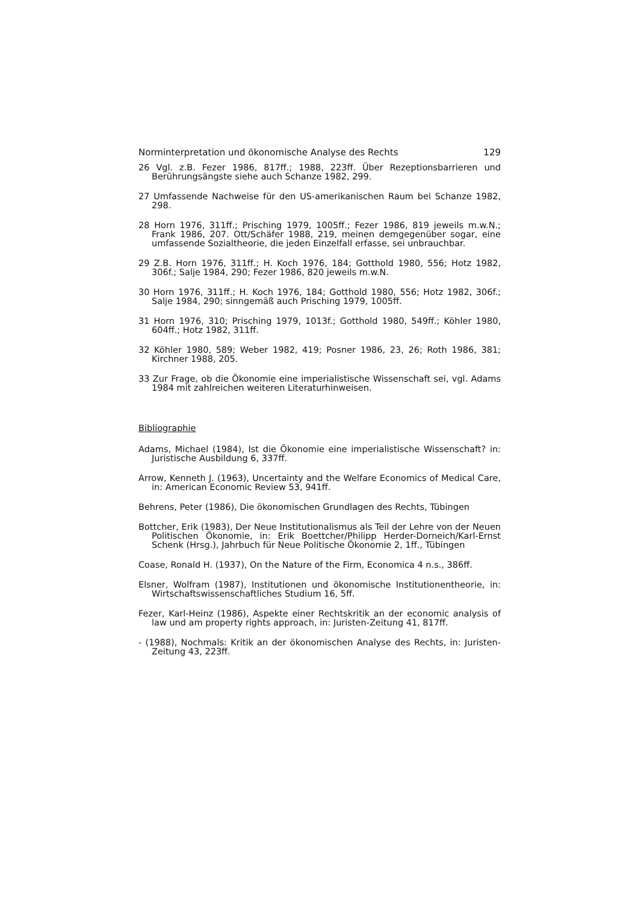Norminterpretation und ökonomische Analyse des Rechts 129
26 Vgl. z.B. Fezer 1986, 817ff.; 1988, 223ff. Über Rezeptionsbarrieren und Berührungsängste siehe auch Schanze 1982, 299.
27 Umfassende Nachweise für den US-amerikanischen Raum bei Schanze 1982, 298.
28 Horn 1976, 311ff.; Prisching 1979, 1005ff.; Fezer 1986, 819 jeweils m.w.N.; Frank 1986, 207. Ott/Schäfer 1988, 219, meinen demgegenüber sogar, eine umfassende Sozialtheorie, die jeden Einzelfall erfasse, sei unbrauchbar.
29 Z.B. Horn 1976, 311ff.; H. Koch 1976, 184; Gotthold 1980, 556; Hotz 1982, 306f.; Salje 1984, 290; Fezer 1986, 820 jeweils m.w.N.
30 Horn 1976, 311ff.; H. Koch 1976, 184; Gotthold 1980, 556; Hotz 1982, 306f.; Salje 1984, 290; sinngemäß auch Prisching 1979, 1005ff.
31 Horn 1976, 310; Prisching 1979, 1013f.; Gotthold 1980, 549ff.; Köhler 1980, 604ff.; Hotz 1982, 311ff.
32 Köhler 1980, 589; Weber 1982, 419; Posner 1986, 23, 26; Roth 1986, 381; Kirchner 1988, 205.
33 Zur Frage, ob die Ökonomie eine imperialistische Wissenschaft sei, vgl. Adams 1984 mit zahlreichen weiteren Literaturhinweisen.
Bibliographie
Adams, Michael (1984), Ist die Ökonomie eine imperialistische Wissenschaft? in: Juristische Ausbildung 6, 337ff.
Arrow, Kenneth J. (1963), Uncertainty and the Welfare Economics of Medical Care, in: American Economic Review 53, 941ff.
Behrens, Peter (1986), Die ökonomischen Grundlagen des Rechts, Tübingen
Bottcher, Erik (1983), Der Neue Institutionalismus als Teil der Lehre von der Neuen Politischen Ökonomie, in: Erik Boettcher/Philipp Herder-Dorneich/Karl-Ernst Schenk (Hrsg.), Jahrbuch für Neue Politische Ökonomie 2, 1ff., Tübingen
Coase, Ronald H. (1937), On the Nature of the Firm, Economica 4 n.s., 386ff.
Elsner, Wolfram (1987), Institutionen und ökonomische Institutionentheorie, in: Wirtschaftswissenschaftliches Studium 16, 5ff.
Fezer, Karl-Heinz (1986), Aspekte einer Rechtskritik an der economic analysis of law und am property rights approach, in: Juristen-Zeitung 41, 817ff.
- (1988), Nochmals: Kritik an der ökonomischen Analyse des Rechts, in: Juristen-Zeitung 43, 223ff.